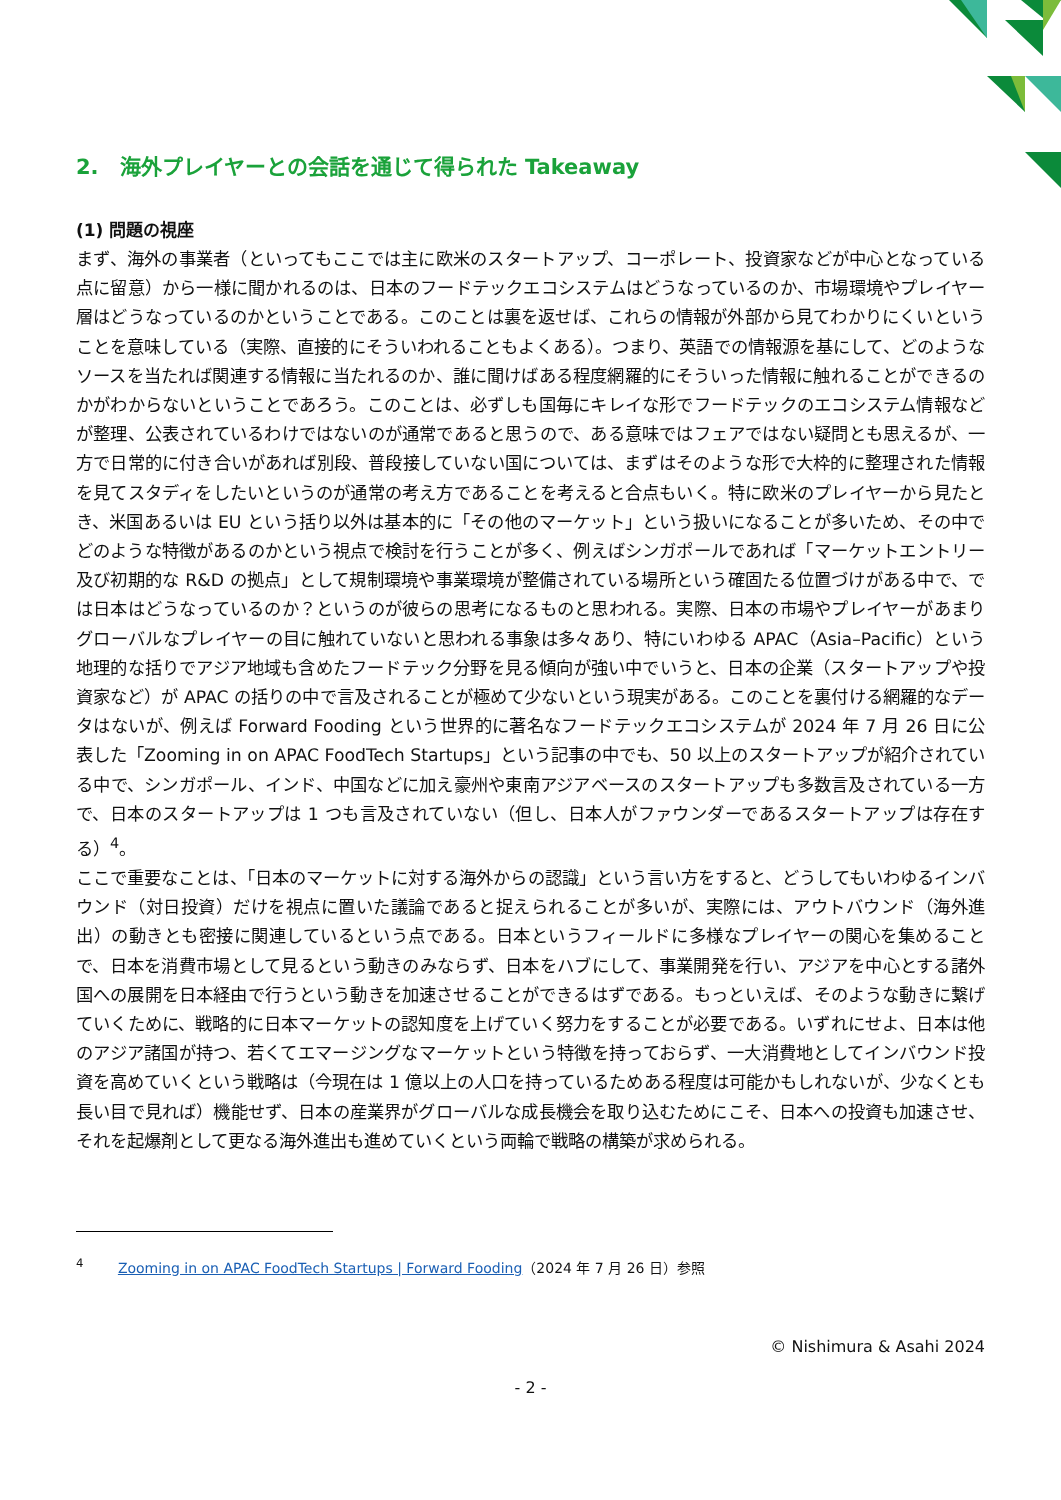2.　海外プレイヤーとの会話を通じて得られた Takeaway
(1) 問題の視座
まず、海外の事業者（といってもここでは主に欧米のスタートアップ、コーポレート、投資家などが中心となっている点に留意）から一様に聞かれるのは、日本のフードテックエコシステムはどうなっているのか、市場環境やプレイヤー層はどうなっているのかということである。このことは裏を返せば、これらの情報が外部から見てわかりにくいということを意味している（実際、直接的にそういわれることもよくある）。つまり、英語での情報源を基にして、どのようなソースを当たれば関連する情報に当たれるのか、誰に聞けばある程度網羅的にそういった情報に触れることができるのかがわからないということであろう。このことは、必ずしも国毎にキレイな形でフードテックのエコシステム情報などが整理、公表されているわけではないのが通常であると思うので、ある意味ではフェアではない疑問とも思えるが、一方で日常的に付き合いがあれば別段、普段接していない国については、まずはそのような形で大枠的に整理された情報を見てスタディをしたいというのが通常の考え方であることを考えると合点もいく。特に欧米のプレイヤーから見たとき、米国あるいは EU という括り以外は基本的に「その他のマーケット」という扱いになることが多いため、その中でどのような特徴があるのかという視点で検討を行うことが多く、例えばシンガポールであれば「マーケットエントリー及び初期的な R&D の拠点」として規制環境や事業環境が整備されている場所という確固たる位置づけがある中で、では日本はどうなっているのか？というのが彼らの思考になるものと思われる。実際、日本の市場やプレイヤーがあまりグローバルなプレイヤーの目に触れていないと思われる事象は多々あり、特にいわゆる APAC（Asia–Pacific）という地理的な括りでアジア地域も含めたフードテック分野を見る傾向が強い中でいうと、日本の企業（スタートアップや投資家など）が APAC の括りの中で言及されることが極めて少ないという現実がある。このことを裏付ける網羅的なデータはないが、例えば Forward Fooding という世界的に著名なフードテックエコシステムが 2024 年 7 月 26 日に公表した「Zooming in on APAC FoodTech Startups」という記事の中でも、50 以上のスタートアップが紹介されている中で、シンガポール、インド、中国などに加え豪州や東南アジアベースのスタートアップも多数言及されている一方で、日本のスタートアップは 1 つも言及されていない（但し、日本人がファウンダーであるスタートアップは存在する）<sup>4</sup>。
ここで重要なことは、「日本のマーケットに対する海外からの認識」という言い方をすると、どうしてもいわゆるインバウンド（対日投資）だけを視点に置いた議論であると捉えられることが多いが、実際には、アウトバウンド（海外進出）の動きとも密接に関連しているという点である。日本というフィールドに多様なプレイヤーの関心を集めることで、日本を消費市場として見るという動きのみならず、日本をハブにして、事業開発を行い、アジアを中心とする諸外国への展開を日本経由で行うという動きを加速させることができるはずである。もっといえば、そのような動きに繋げていくために、戦略的に日本マーケットの認知度を上げていく努力をすることが必要である。いずれにせよ、日本は他のアジア諸国が持つ、若くてエマージングなマーケットという特徴を持っておらず、一大消費地としてインバウンド投資を高めていくという戦略は（今現在は 1 億以上の人口を持っているためある程度は可能かもしれないが、少なくとも長い目で見れば）機能せず、日本の産業界がグローバルな成長機会を取り込むためにこそ、日本への投資も加速させ、それを起爆剤として更なる海外進出も進めていくという両輪で戦略の構築が求められる。
<sup>4</sup> Zooming in on APAC FoodTech Startups | Forward Fooding（2024 年 7 月 26 日）参照
© Nishimura & Asahi 2024
- 2 -